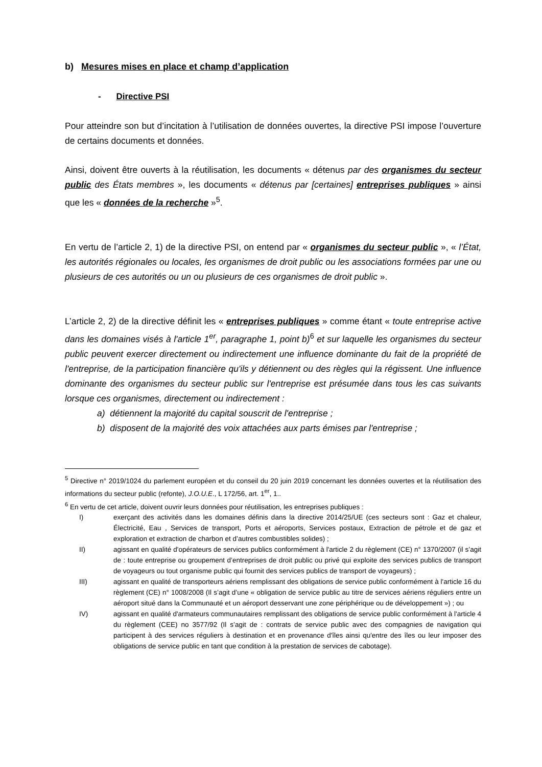b) Mesures mises en place et champ d’application
- Directive PSI
Pour atteindre son but d’incitation à l’utilisation de données ouvertes, la directive PSI impose l’ouverture de certains documents et données.
Ainsi, doivent être ouverts à la réutilisation, les documents « détenus par des organismes du secteur public des États membres », les documents « détenus par [certaines] entreprises publiques » ainsi que les « données de la recherche »<sup>5</sup>.
En vertu de l’article 2, 1) de la directive PSI, on entend par « organismes du secteur public », « l’État, les autorités régionales ou locales, les organismes de droit public ou les associations formées par une ou plusieurs de ces autorités ou un ou plusieurs de ces organismes de droit public ».
L’article 2, 2) de la directive définit les « entreprises publiques » comme étant « toute entreprise active dans les domaines visés à l'article 1<sup>er</sup>, paragraphe 1, point b)<sup>6</sup> et sur laquelle les organismes du secteur public peuvent exercer directement ou indirectement une influence dominante du fait de la propriété de l'entreprise, de la participation financière qu'ils y détiennent ou des règles qui la régissent. Une influence dominante des organismes du secteur public sur l'entreprise est présumée dans tous les cas suivants lorsque ces organismes, directement ou indirectement :
a) détiennent la majorité du capital souscrit de l'entreprise ;
b) disposent de la majorité des voix attachées aux parts émises par l'entreprise ;
<sup>5</sup> Directive n° 2019/1024 du parlement européen et du conseil du 20 juin 2019 concernant les données ouvertes et la réutilisation des informations du secteur public (refonte), J.O.U.E., L 172/56, art. 1<sup>er</sup>, 1..
<sup>6</sup> En vertu de cet article, doivent ouvrir leurs données pour réutilisation, les entreprises publiques :
I) exerçant des activités dans les domaines définis dans la directive 2014/25/UE (ces secteurs sont : Gaz et chaleur, Électricité, Eau , Services de transport, Ports et aéroports, Services postaux, Extraction de pétrole et de gaz et exploration et extraction de charbon et d’autres combustibles solides) ;
II) agissant en qualité d'opérateurs de services publics conformément à l'article 2 du règlement (CE) n° 1370/2007 (il s’agit de : toute entreprise ou groupement d’entreprises de droit public ou privé qui exploite des services publics de transport de voyageurs ou tout organisme public qui fournit des services publics de transport de voyageurs) ;
III) agissant en qualité de transporteurs aériens remplissant des obligations de service public conformément à l'article 16 du règlement (CE) n° 1008/2008 (Il s’agit d’une « obligation de service public au titre de services aériens réguliers entre un aéroport situé dans la Communauté et un aéroport desservant une zone périphérique ou de développement ») ; ou
IV) agissant en qualité d'armateurs communautaires remplissant des obligations de service public conformément à l'article 4 du règlement (CEE) no 3577/92 (Il s’agit de : contrats de service public avec des compagnies de navigation qui participent à des services réguliers à destination et en provenance d'îles ainsi qu'entre des îles ou leur imposer des obligations de service public en tant que condition à la prestation de services de cabotage).